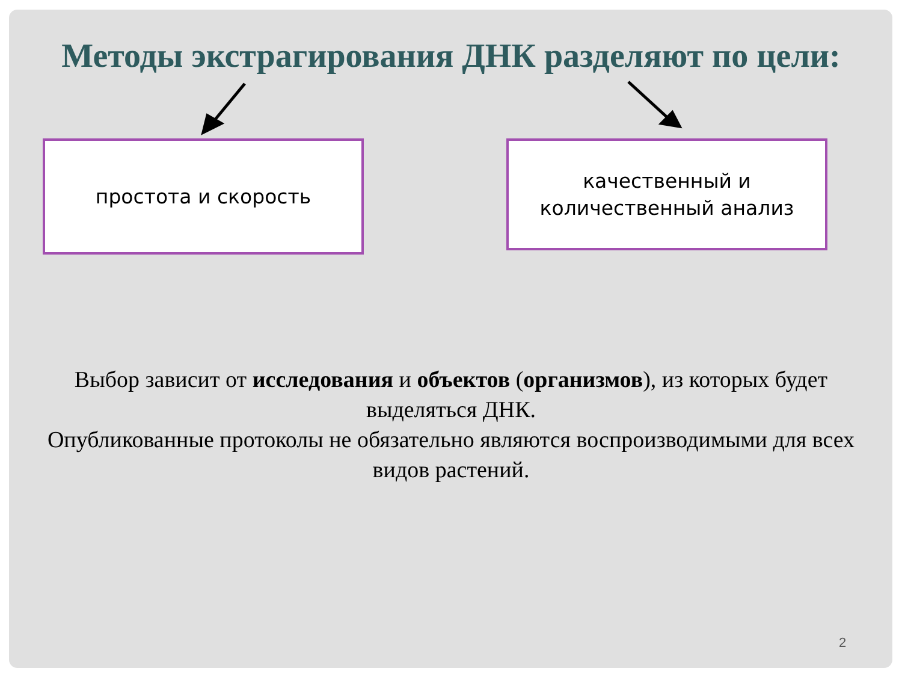Методы экстрагирования ДНК разделяют по цели:
простота и скорость
качественный и
количественный анализ
Выбор зависит от исследования и объектов (организмов), из которых будет выделяться ДНК.
Опубликованные протоколы не обязательно являются воспроизводимыми для всех видов растений.
2